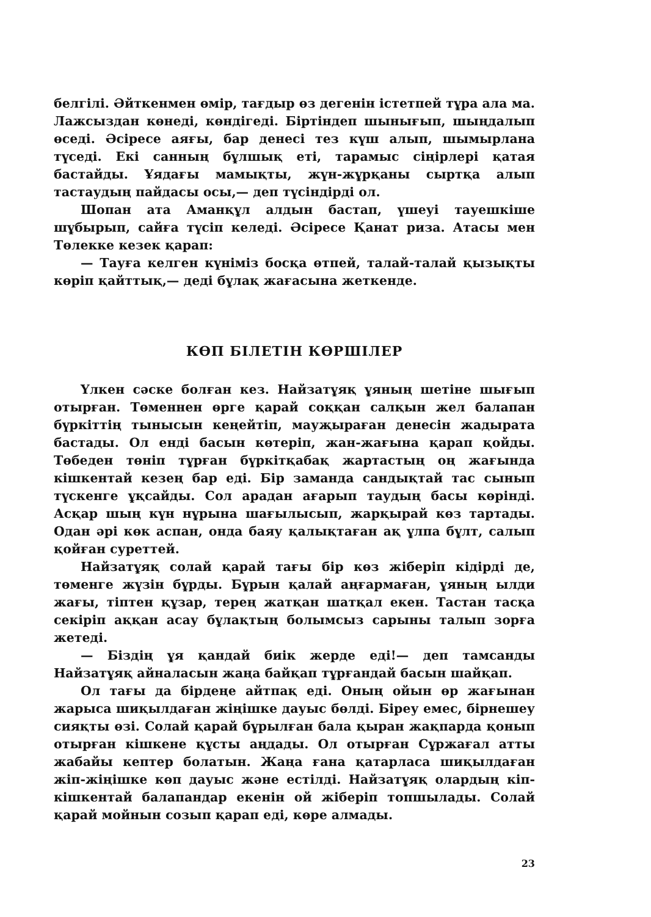белгілі. Әйткенмен өмір, тағдыр өз дегенін істетпей тұра ала ма. Лажсыздан көнеді, көндігеді. Біртіндеп шынығып, шыңдалып өседі. Әсіресе аяғы, бар денесі тез күш алып, шымырлана түседі. Екі санның бұлшық еті, тарамыс сіңірлері қатая бастайды. Ұядағы мамықты, жүн-жұрқаны сыртқа алып тастаудың пайдасы осы,— деп түсіндірді ол.
Шопан ата Аманқұл алдын бастап, үшеуі тауешкіше шұбырып, сайға түсіп келеді. Әсіресе Қанат риза. Атасы мен Төлекке кезек қарап:
— Тауға келген күніміз босқа өтпей, талай-талай қызықты көріп қайттық,— деді бұлақ жағасына жеткенде.
КӨП БІЛЕТІН КӨРШІЛЕР
Үлкен сәске болған кез. Найзатұяқ ұяның шетіне шығып отырған. Төменнен өрге қарай соққан салқын жел балапан бүркіттің тынысын кеңейтіп, мауҗыраған денесін жадырата бастады. Ол енді басын көтеріп, жан-жағына қарап қойды. Төбеден төніп тұрған бүркітқабақ жартастың оң жағында кішкентай кезең бар еді. Бір заманда сандықтай тас сынып түскенге ұқсайды. Сол арадан ағарып таудың басы көрінді. Асқар шың күн нұрына шағылысып, жарқырай көз тартады. Одан әрі көк аспан, онда баяу қалықтаған ақ ұлпа бұлт, салып қойған суреттей.
Найзатұяқ солай қарай тағы бір көз жіберіп кідірді де, төменге жүзін бұрды. Бұрын қалай аңғармаған, ұяның ылди жағы, тіптен құзар, терең жатқан шатқал екен. Тастан тасқа секіріп аққан асау бұлақтың болымсыз сарыны талып зорға жетеді.
— Біздің ұя қандай биік жерде еді!— деп тамсанды Найзатұяқ айналасын жаңа байқап тұрғандай басын шайқап.
Ол тағы да бірдеңе айтпақ еді. Оның ойын өр жағынан жарыса шиқылдаған жіңішке дауыс бөлді. Біреу емес, бірнешеу сияқты өзі. Солай қарай бұрылған бала қыран жақпарда қонып отырған кішкене құсты аңдады. Ол отырған Сұржағал атты жабайы кептер болатын. Жаңа ғана қатарласа шиқылдаған жіп-жіңішке көп дауыс және естілді. Найзатұяқ олардың кіп-кішкентай балапандар екенін ой жіберіп топшылады. Солай қарай мойнын созып қарап еді, көре алмады.
23